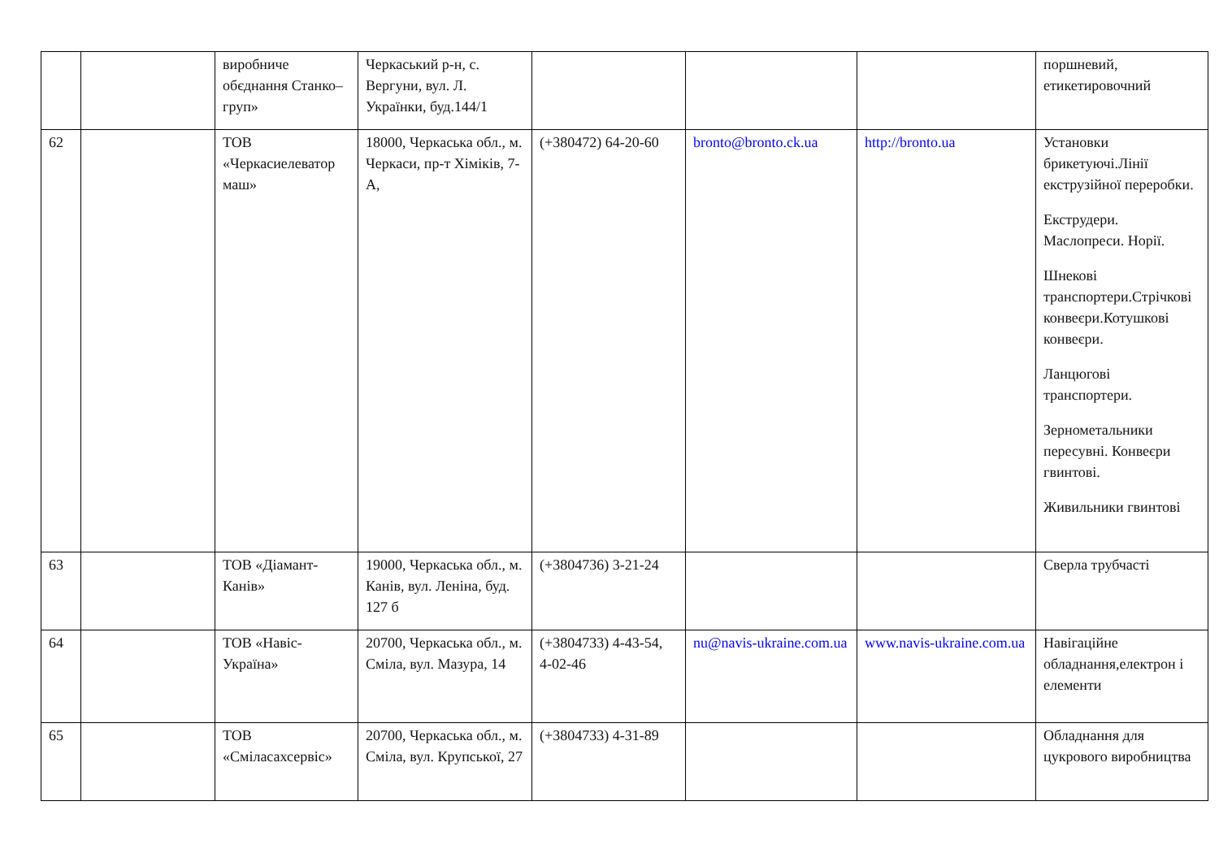| | | виробниче обєднання Станко–груп» | Черкаський р-н, с. Вергуни, вул. Л. Українки, буд.144/1 | | | | поршневий, етикетировочний |
| 62 | | ТОВ «Черкасиелеватор маш» | 18000, Черкаська обл., м. Черкаси, пр-т Хіміків, 7- А, | (+380472) 64-20-60 | bronto@bronto.ck.ua | http://bronto.ua | Установки брикетуючі.Лінії екструзійної переробки. Екструдери. Маслопреси. Норії. Шнекові транспортери.Стрічкові конвеєри.Котушкові конвеєри. Ланцюгові транспортери. Зернометальники пересувні. Конвеєри гвинтові. Живильники гвинтові |
| 63 | | ТОВ «Діамант-Канів» | 19000, Черкаська обл., м. Канів, вул. Леніна, буд. 127 б | (+3804736) 3-21-24 | | | Сверла трубчасті |
| 64 | | ТОВ «Навіс-Україна» | 20700, Черкаська обл., м. Сміла, вул. Мазура, 14 | (+3804733) 4-43-54, 4-02-46 | nu@navis-ukraine.com.ua | www.navis-ukraine.com.ua | Навігаційне обладнання,електрон і елементи |
| 65 | | ТОВ «Сміласахсервіс» | 20700, Черкаська обл., м. Сміла, вул. Крупської, 27 | (+3804733) 4-31-89 | | | Обладнання для цукрового виробництва |